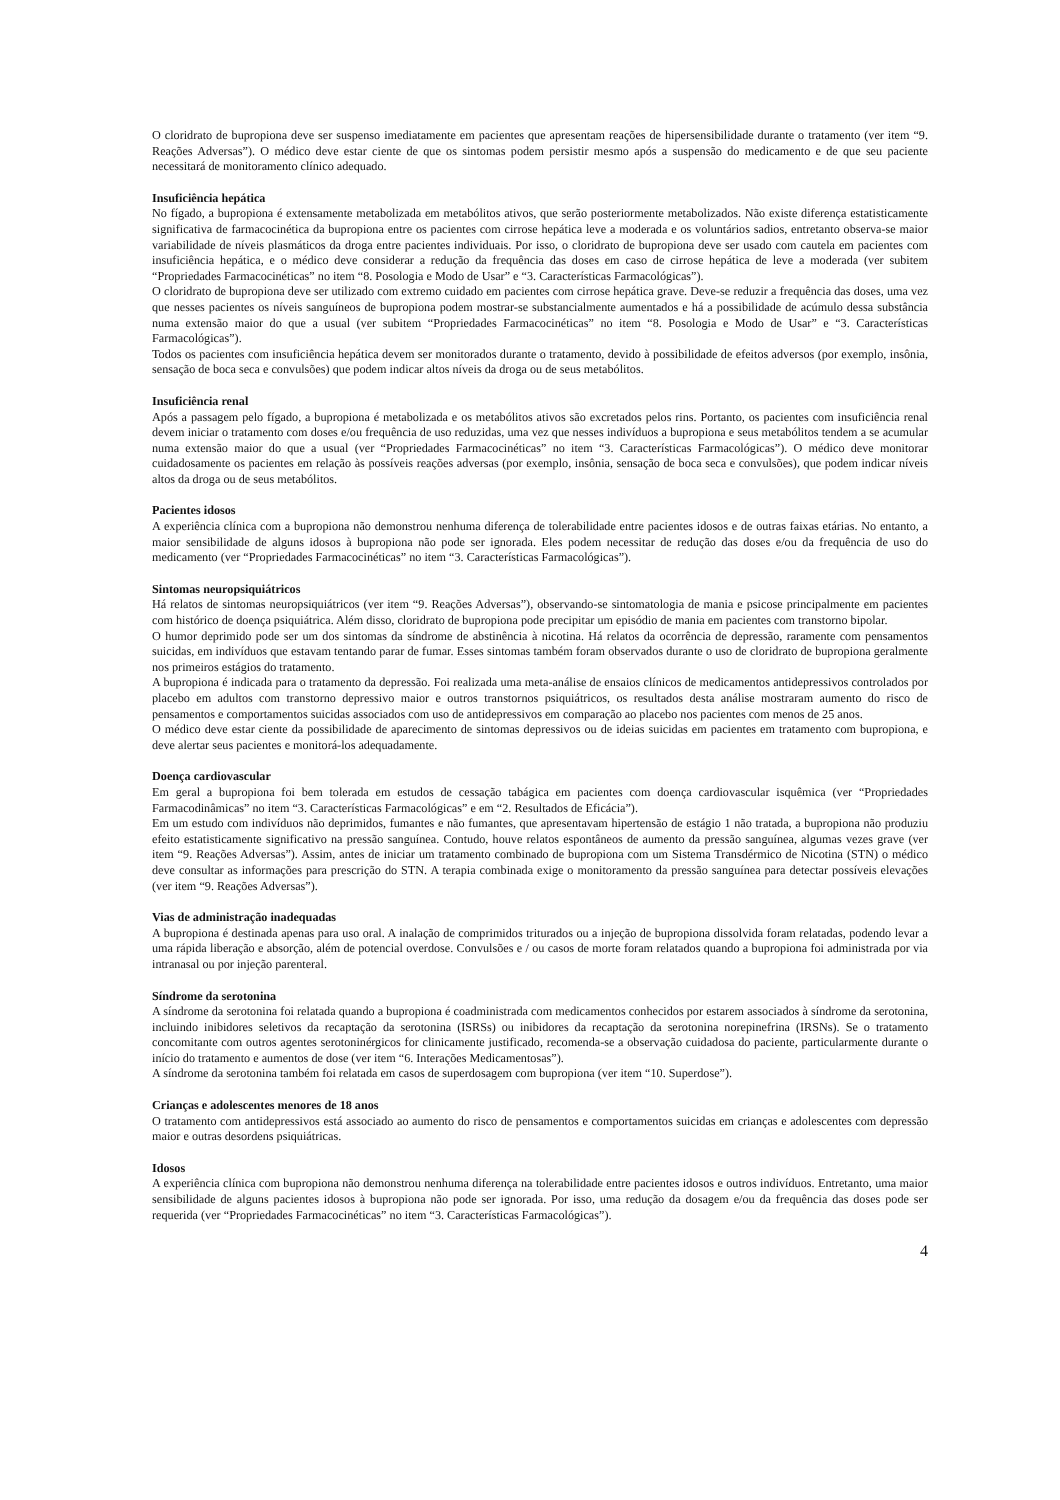O cloridrato de bupropiona deve ser suspenso imediatamente em pacientes que apresentam reações de hipersensibilidade durante o tratamento (ver item “9. Reações Adversas”). O médico deve estar ciente de que os sintomas podem persistir mesmo após a suspensão do medicamento e de que seu paciente necessitará de monitoramento clínico adequado.
Insuficiência hepática
No fígado, a bupropiona é extensamente metabolizada em metabólitos ativos, que serão posteriormente metabolizados. Não existe diferença estatisticamente significativa de farmacocinética da bupropiona entre os pacientes com cirrose hepática leve a moderada e os voluntários sadios, entretanto observa-se maior variabilidade de níveis plasmáticos da droga entre pacientes individuais. Por isso, o cloridrato de bupropiona deve ser usado com cautela em pacientes com insuficiência hepática, e o médico deve considerar a redução da frequência das doses em caso de cirrose hepática de leve a moderada (ver subitem “Propriedades Farmacocinéticas” no item “8. Posologia e Modo de Usar” e “3. Características Farmacológicas”).
O cloridrato de bupropiona deve ser utilizado com extremo cuidado em pacientes com cirrose hepática grave. Deve-se reduzir a frequência das doses, uma vez que nesses pacientes os níveis sanguíneos de bupropiona podem mostrar-se substancialmente aumentados e há a possibilidade de acúmulo dessa substância numa extensão maior do que a usual (ver subitem “Propriedades Farmacocinéticas” no item “8. Posologia e Modo de Usar” e “3. Características Farmacológicas”).
Todos os pacientes com insuficiência hepática devem ser monitorados durante o tratamento, devido à possibilidade de efeitos adversos (por exemplo, insônia, sensação de boca seca e convulsões) que podem indicar altos níveis da droga ou de seus metabólitos.
Insuficiência renal
Após a passagem pelo fígado, a bupropiona é metabolizada e os metabólitos ativos são excretados pelos rins. Portanto, os pacientes com insuficiência renal devem iniciar o tratamento com doses e/ou frequência de uso reduzidas, uma vez que nesses indivíduos a bupropiona e seus metabólitos tendem a se acumular numa extensão maior do que a usual (ver “Propriedades Farmacocinéticas” no item “3. Características Farmacológicas”). O médico deve monitorar cuidadosamente os pacientes em relação às possíveis reações adversas (por exemplo, insônia, sensação de boca seca e convulsões), que podem indicar níveis altos da droga ou de seus metabólitos.
Pacientes idosos
A experiência clínica com a bupropiona não demonstrou nenhuma diferença de tolerabilidade entre pacientes idosos e de outras faixas etárias. No entanto, a maior sensibilidade de alguns idosos à bupropiona não pode ser ignorada. Eles podem necessitar de redução das doses e/ou da frequência de uso do medicamento (ver “Propriedades Farmacocinéticas” no item “3. Características Farmacológicas”).
Sintomas neuropsiquiátricos
Há relatos de sintomas neuropsiquiátricos (ver item “9. Reações Adversas”), observando-se sintomatologia de mania e psicose principalmente em pacientes com histórico de doença psiquiátrica. Além disso, cloridrato de bupropiona pode precipitar um episódio de mania em pacientes com transtorno bipolar.
O humor deprimido pode ser um dos sintomas da síndrome de abstinência à nicotina. Há relatos da ocorrência de depressão, raramente com pensamentos suicidas, em indivíduos que estavam tentando parar de fumar. Esses sintomas também foram observados durante o uso de cloridrato de bupropiona geralmente nos primeiros estágios do tratamento.
A bupropiona é indicada para o tratamento da depressão. Foi realizada uma meta-análise de ensaios clínicos de medicamentos antidepressivos controlados por placebo em adultos com transtorno depressivo maior e outros transtornos psiquiátricos, os resultados desta análise mostraram aumento do risco de pensamentos e comportamentos suicidas associados com uso de antidepressivos em comparação ao placebo nos pacientes com menos de 25 anos.
O médico deve estar ciente da possibilidade de aparecimento de sintomas depressivos ou de ideias suicidas em pacientes em tratamento com bupropiona, e deve alertar seus pacientes e monitorá-los adequadamente.
Doença cardiovascular
Em geral a bupropiona foi bem tolerada em estudos de cessação tabágica em pacientes com doença cardiovascular isquêmica (ver “Propriedades Farmacodinâmicas” no item “3. Características Farmacológicas” e em “2. Resultados de Eficácia”).
Em um estudo com indivíduos não deprimidos, fumantes e não fumantes, que apresentavam hipertensão de estágio 1 não tratada, a bupropiona não produziu efeito estatisticamente significativo na pressão sanguínea. Contudo, houve relatos espontâneos de aumento da pressão sanguínea, algumas vezes grave (ver item “9. Reações Adversas”). Assim, antes de iniciar um tratamento combinado de bupropiona com um Sistema Transdérmico de Nicotina (STN) o médico deve consultar as informações para prescrição do STN. A terapia combinada exige o monitoramento da pressão sanguínea para detectar possíveis elevações (ver item “9. Reações Adversas”).
Vias de administração inadequadas
A bupropiona é destinada apenas para uso oral. A inalação de comprimidos triturados ou a injeção de bupropiona dissolvida foram relatadas, podendo levar a uma rápida liberação e absorção, além de potencial overdose. Convulsões e / ou casos de morte foram relatados quando a bupropiona foi administrada por via intranasal ou por injeção parenteral.
Síndrome da serotonina
A síndrome da serotonina foi relatada quando a bupropiona é coadministrada com medicamentos conhecidos por estarem associados à síndrome da serotonina, incluindo inibidores seletivos da recaptação da serotonina (ISRSs) ou inibidores da recaptação da serotonina norepinefrina (IRSNs). Se o tratamento concomitante com outros agentes serotoninérgicos for clinicamente justificado, recomenda-se a observação cuidadosa do paciente, particularmente durante o início do tratamento e aumentos de dose (ver item “6. Interações Medicamentosas”).
A síndrome da serotonina também foi relatada em casos de superdosagem com bupropiona (ver item “10. Superdose”).
Crianças e adolescentes menores de 18 anos
O tratamento com antidepressivos está associado ao aumento do risco de pensamentos e comportamentos suicidas em crianças e adolescentes com depressão maior e outras desordens psiquiátricas.
Idosos
A experiência clínica com bupropiona não demonstrou nenhuma diferença na tolerabilidade entre pacientes idosos e outros indivíduos. Entretanto, uma maior sensibilidade de alguns pacientes idosos à bupropiona não pode ser ignorada. Por isso, uma redução da dosagem e/ou da frequência das doses pode ser requerida (ver “Propriedades Farmacocinéticas” no item “3. Características Farmacológicas”).
4